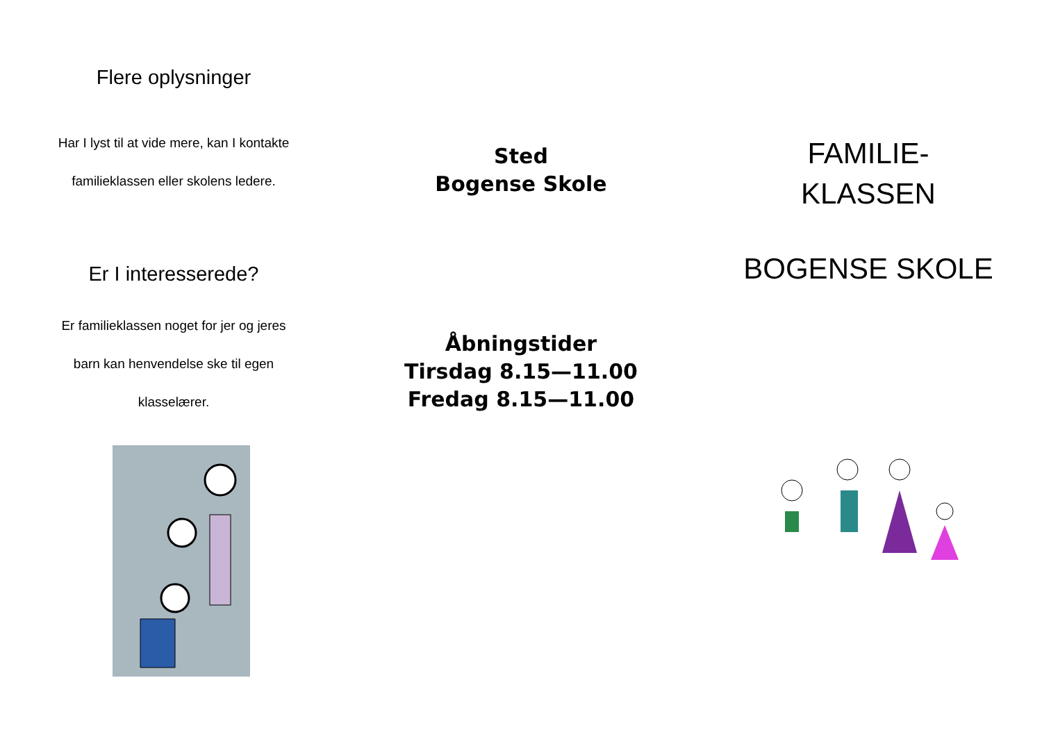Flere oplysninger
Har I lyst til at vide mere, kan I kontakte
familieklassen eller skolens ledere.
Er I interesserede?
Er familieklassen noget for jer og jeres
barn kan henvendelse ske til egen
klasselærer.
Sted
Bogense Skole
Åbningstider
Tirsdag 8.15—11.00
Fredag 8.15—11.00
FAMILIE-
KLASSEN
BOGENSE SKOLE